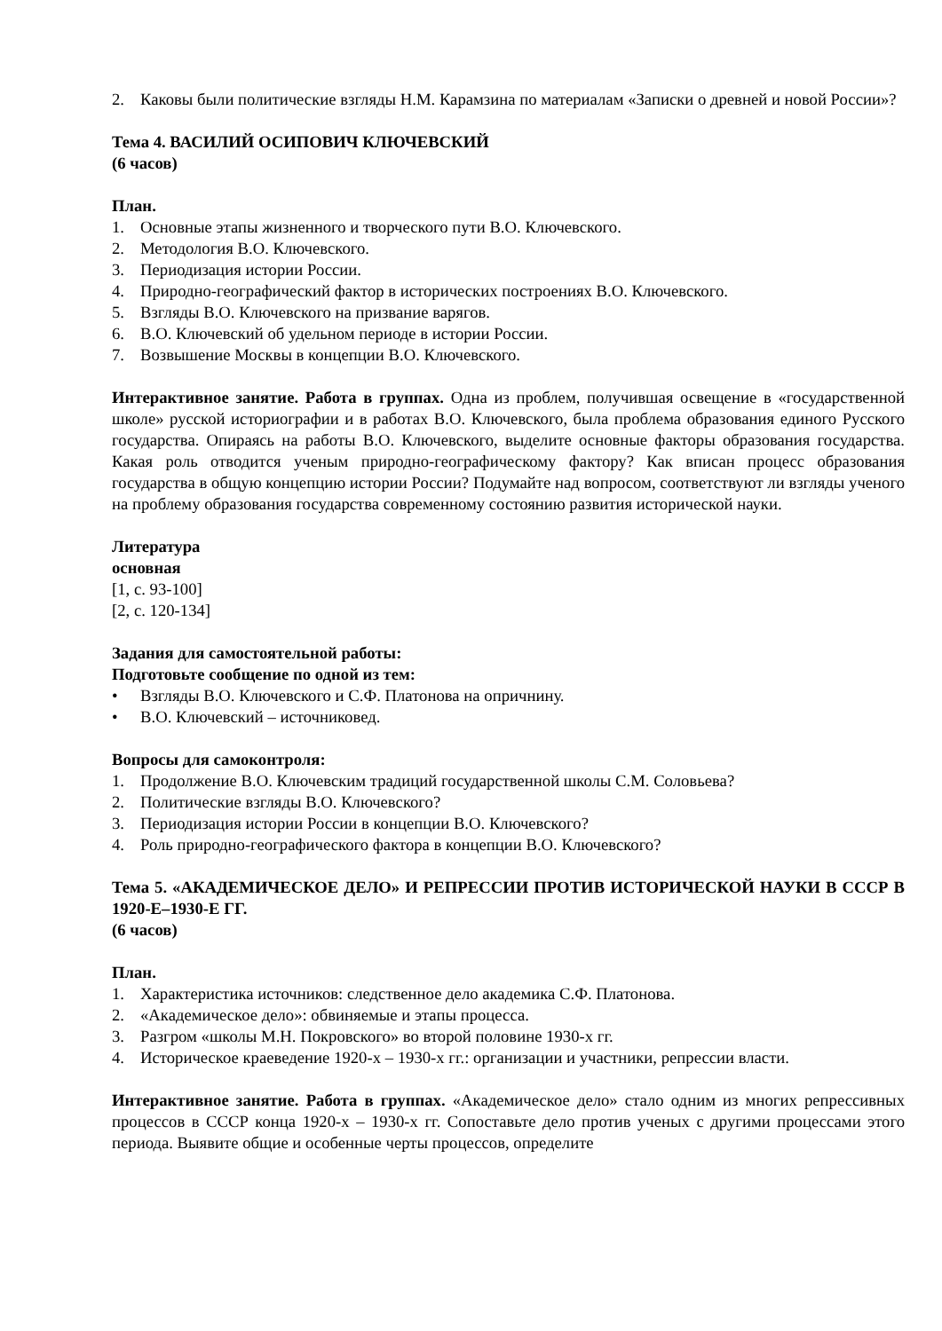2. Каковы были политические взгляды Н.М. Карамзина по материалам «Записки о древней и новой России»?
Тема 4. ВАСИЛИЙ ОСИПОВИЧ КЛЮЧЕВСКИЙ
(6 часов)
План.
1. Основные этапы жизненного и творческого пути В.О. Ключевского.
2. Методология В.О. Ключевского.
3. Периодизация истории России.
4. Природно-географический фактор в исторических построениях В.О. Ключевского.
5. Взгляды В.О. Ключевского на призвание варягов.
6. В.О. Ключевский об удельном периоде в истории России.
7. Возвышение Москвы в концепции В.О. Ключевского.
Интерактивное занятие. Работа в группах. Одна из проблем, получившая освещение в «государственной школе» русской историографии и в работах В.О. Ключевского, была проблема образования единого Русского государства. Опираясь на работы В.О. Ключевского, выделите основные факторы образования государства. Какая роль отводится ученым природно-географическому фактору? Как вписан процесс образования государства в общую концепцию истории России? Подумайте над вопросом, соответствуют ли взгляды ученого на проблему образования государства современному состоянию развития исторической науки.
Литература
основная
[1, с. 93-100]
[2, с. 120-134]
Задания для самостоятельной работы:
Подготовьте сообщение по одной из тем:
• Взгляды В.О. Ключевского и С.Ф. Платонова на опричнину.
• В.О. Ключевский – источниковед.
Вопросы для самоконтроля:
1. Продолжение В.О. Ключевским традиций государственной школы С.М. Соловьева?
2. Политические взгляды В.О. Ключевского?
3. Периодизация истории России в концепции В.О. Ключевского?
4. Роль природно-географического фактора в концепции В.О. Ключевского?
Тема 5. «АКАДЕМИЧЕСКОЕ ДЕЛО» И РЕПРЕССИИ ПРОТИВ ИСТОРИЧЕСКОЙ НАУКИ В СССР В 1920-Е–1930-Е ГГ.
(6 часов)
План.
1. Характеристика источников: следственное дело академика С.Ф. Платонова.
2. «Академическое дело»: обвиняемые и этапы процесса.
3. Разгром «школы М.Н. Покровского» во второй половине 1930-х гг.
4. Историческое краеведение 1920-х – 1930-х гг.: организации и участники, репрессии власти.
Интерактивное занятие. Работа в группах. «Академическое дело» стало одним из многих репрессивных процессов в СССР конца 1920-х – 1930-х гг. Сопоставьте дело против ученых с другими процессами этого периода. Выявите общие и особенные черты процессов, определите